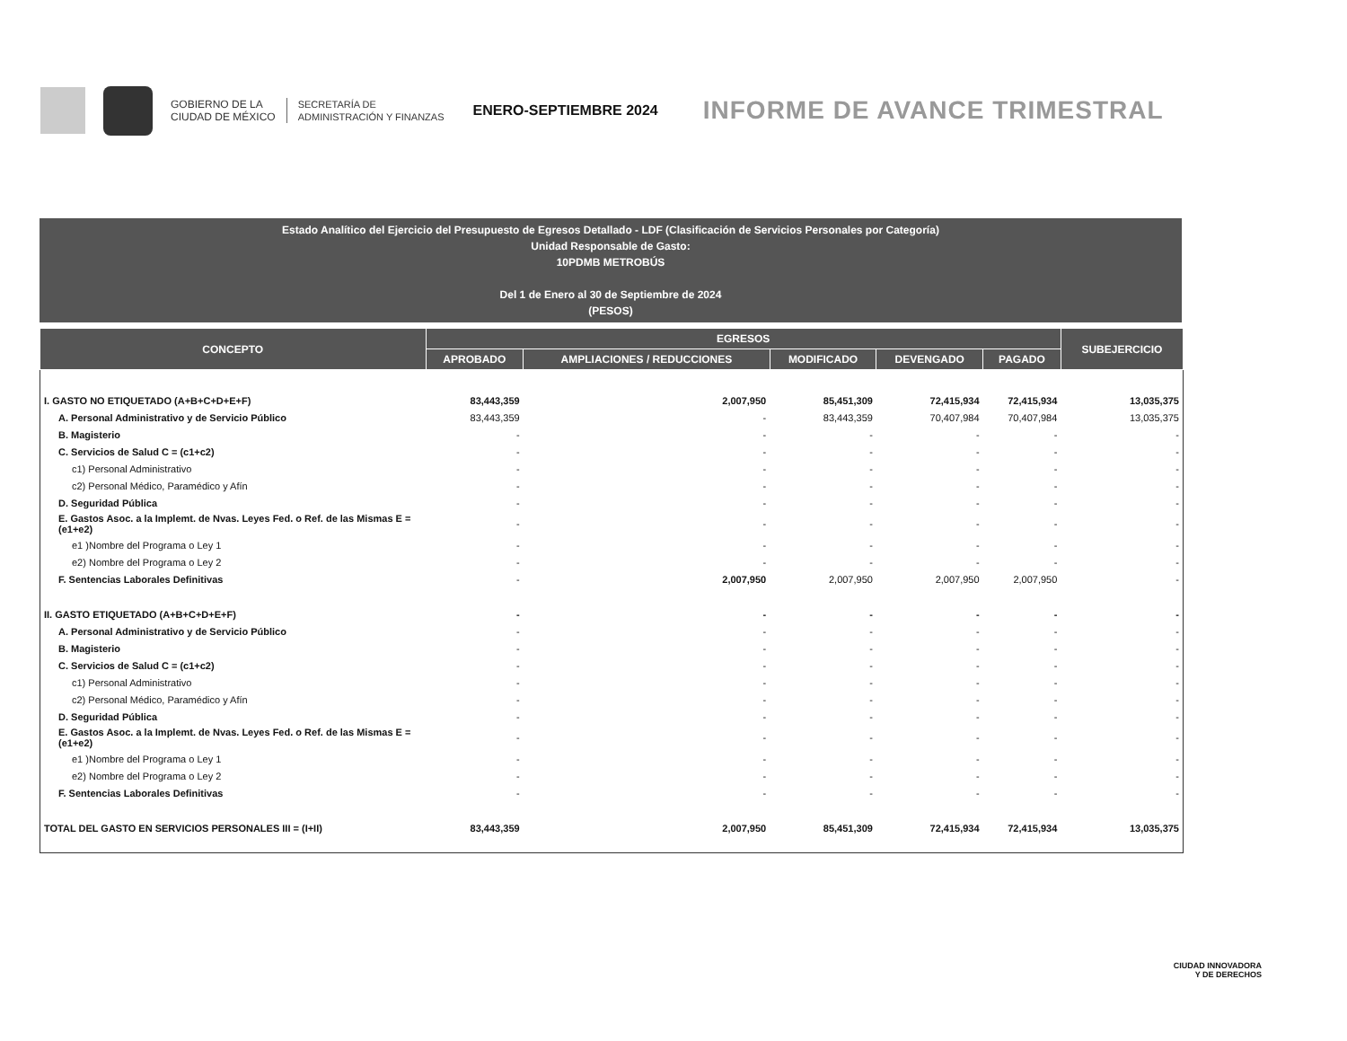GOBIERNO DE LA
CIUDAD DE MÉXICO
SECRETARÍA DE
ADMINISTRACIÓN Y FINANZAS
ENERO-SEPTIEMBRE 2024
INFORME DE AVANCE TRIMESTRAL
Estado Analítico del Ejercicio del Presupuesto de Egresos Detallado - LDF (Clasificación de Servicios Personales por Categoría)
Unidad Responsable de Gasto:
10PDMB METROBÚS
Del 1 de Enero al 30 de Septiembre de 2024
(PESOS)
| CONCEPTO | EGRESOS | | | | | SUBEJERCICIO |
| --- | --- | --- | --- | --- | --- | --- |
| | APROBADO | AMPLIACIONES / REDUCCIONES | MODIFICADO | DEVENGADO | PAGADO | |
| I. GASTO NO ETIQUETADO (A+B+C+D+E+F) | 83,443,359 | 2,007,950 | 85,451,309 | 72,415,934 | 72,415,934 | 13,035,375 |
| A. Personal Administrativo y de Servicio Público | 83,443,359 | - | 83,443,359 | 70,407,984 | 70,407,984 | 13,035,375 |
| B. Magisterio | - | - | - | - | - | - |
| C. Servicios de Salud C = (c1+c2) | - | - | - | - | - | - |
| c1) Personal Administrativo | - | - | - | - | - | - |
| c2) Personal Médico, Paramédico y Afín | - | - | - | - | - | - |
| D. Seguridad Pública | - | - | - | - | - | - |
| E. Gastos Asoc. a la Implemt. de Nvas. Leyes Fed. o Ref. de las Mismas E = (e1+e2) | - | - | - | - | - | - |
| e1 )Nombre del Programa o Ley 1 | - | - | - | - | - | - |
| e2) Nombre del Programa o Ley 2 | - | - | - | - | - | - |
| F. Sentencias Laborales Definitivas | - | 2,007,950 | 2,007,950 | 2,007,950 | 2,007,950 | - |
| II. GASTO ETIQUETADO (A+B+C+D+E+F) | - | - | - | - | - | - |
| A. Personal Administrativo y de Servicio Público | - | - | - | - | - | - |
| B. Magisterio | - | - | - | - | - | - |
| C. Servicios de Salud C = (c1+c2) | - | - | - | - | - | - |
| c1) Personal Administrativo | - | - | - | - | - | - |
| c2) Personal Médico, Paramédico y Afín | - | - | - | - | - | - |
| D. Seguridad Pública | - | - | - | - | - | - |
| E. Gastos Asoc. a la Implemt. de Nvas. Leyes Fed. o Ref. de las Mismas E = (e1+e2) | - | - | - | - | - | - |
| e1 )Nombre del Programa o Ley 1 | - | - | - | - | - | - |
| e2) Nombre del Programa o Ley 2 | - | - | - | - | - | - |
| F. Sentencias Laborales Definitivas | - | - | - | - | - | - |
| TOTAL DEL GASTO EN SERVICIOS PERSONALES III = (I+II) | 83,443,359 | 2,007,950 | 85,451,309 | 72,415,934 | 72,415,934 | 13,035,375 |
CIUDAD INNOVADORA
Y DE DERECHOS